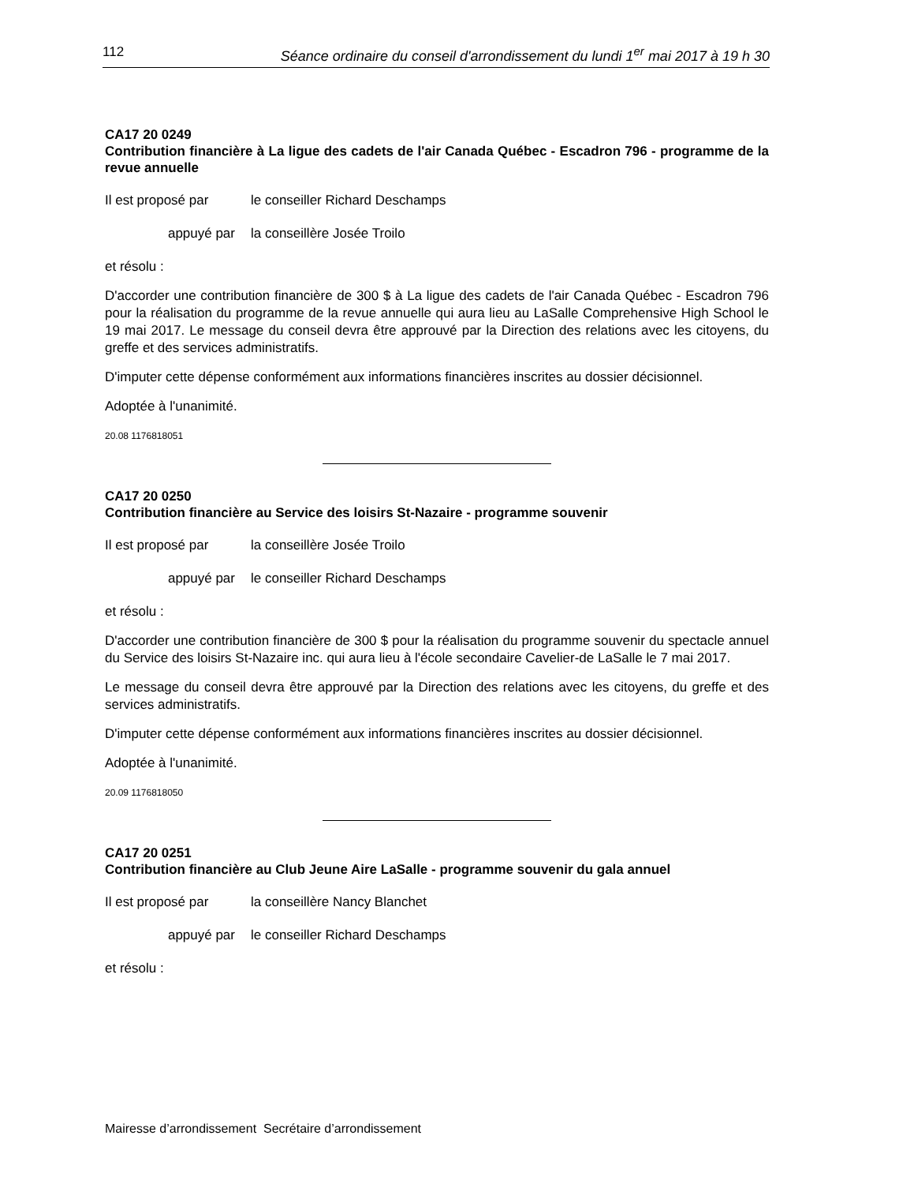112 Séance ordinaire du conseil d'arrondissement du lundi 1<sup>er</sup> mai 2017 à 19 h 30
CA17 20 0249
Contribution financière à La ligue des cadets de l'air Canada Québec - Escadron 796 - programme de la revue annuelle
Il est proposé par le conseiller Richard Deschamps
appuyé par la conseillère Josée Troilo
et résolu :
D'accorder une contribution financière de 300 $ à La ligue des cadets de l'air Canada Québec - Escadron 796 pour la réalisation du programme de la revue annuelle qui aura lieu au LaSalle Comprehensive High School le 19 mai 2017. Le message du conseil devra être approuvé par la Direction des relations avec les citoyens, du greffe et des services administratifs.
D'imputer cette dépense conformément aux informations financières inscrites au dossier décisionnel.
Adoptée à l'unanimité.
20.08 1176818051
CA17 20 0250
Contribution financière au Service des loisirs St-Nazaire - programme souvenir
Il est proposé par la conseillère Josée Troilo
appuyé par le conseiller Richard Deschamps
et résolu :
D'accorder une contribution financière de 300 $ pour la réalisation du programme souvenir du spectacle annuel du Service des loisirs St-Nazaire inc. qui aura lieu à l'école secondaire Cavelier-de LaSalle le 7 mai 2017.
Le message du conseil devra être approuvé par la Direction des relations avec les citoyens, du greffe et des services administratifs.
D'imputer cette dépense conformément aux informations financières inscrites au dossier décisionnel.
Adoptée à l'unanimité.
20.09 1176818050
CA17 20 0251
Contribution financière au Club Jeune Aire LaSalle - programme souvenir du gala annuel
Il est proposé par la conseillère Nancy Blanchet
appuyé par le conseiller Richard Deschamps
et résolu :
Mairesse d’arrondissement Secrétaire d’arrondissement